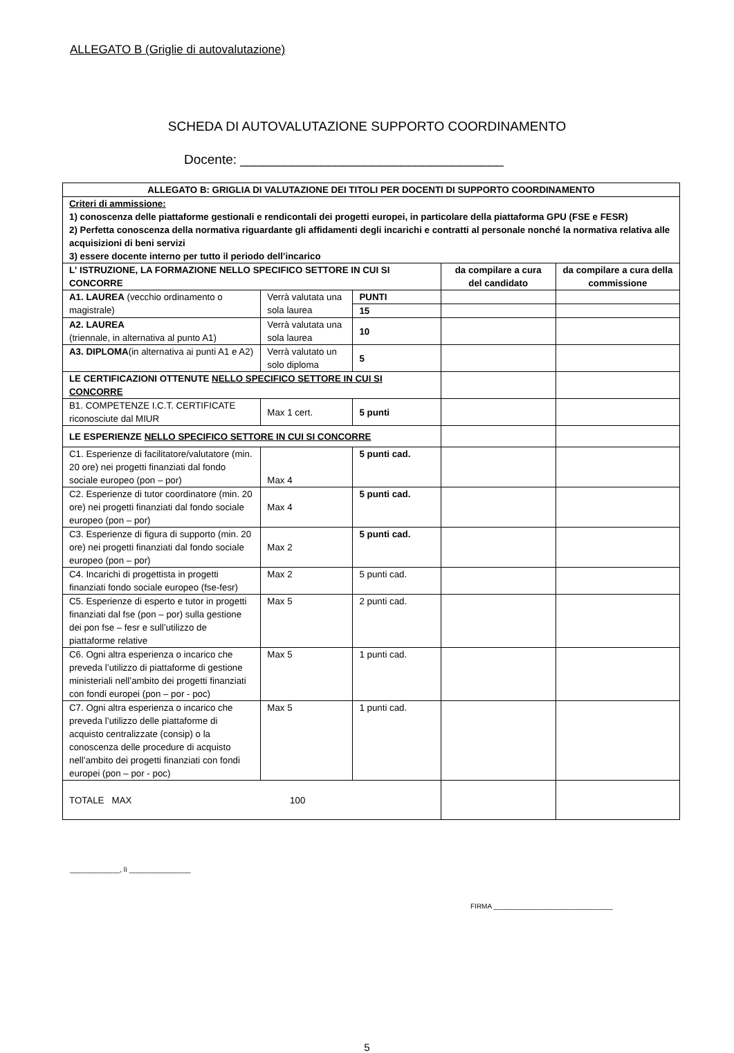ALLEGATO B (Griglie di autovalutazione)
SCHEDA DI AUTOVALUTAZIONE SUPPORTO COORDINAMENTO
Docente: ____________________________________
| ALLEGATO B: GRIGLIA DI VALUTAZIONE DEI TITOLI PER DOCENTI DI SUPPORTO COORDINAMENTO | | | | |
| Criteri di ammissione: 1) conoscenza delle piattaforme gestionali e rendicontali dei progetti europei, in particolare della piattaforma GPU (FSE e FESR) 2) Perfetta conoscenza della normativa riguardante gli affidamenti degli incarichi e contratti al personale nonché la normativa relativa alle acquisizioni di beni servizi 3) essere docente interno per tutto il periodo dell’incarico | | | | |
| L' ISTRUZIONE, LA FORMAZIONE NELLO SPECIFICO SETTORE IN CUI SI CONCORRE | | | da compilare a cura del candidato | da compilare a cura della commissione |
| A1. LAUREA (vecchio ordinamento o magistrale) | Verrà valutata una sola laurea | PUNTI | | |
| | | 15 | | |
| A2. LAUREA (triennale, in alternativa al punto A1) | Verrà valutata una sola laurea | 10 | | |
| A3. DIPLOMA (in alternativa ai punti A1 e A2) | Verrà valutato un solo diploma | 5 | | |
| LE CERTIFICAZIONI OTTENUTE NELLO SPECIFICO SETTORE IN CUI SI CONCORRE | | | | |
| B1. COMPETENZE I.C.T. CERTIFICATE riconosciute dal MIUR | Max 1 cert. | 5 punti | | |
| LE ESPERIENZE NELLO SPECIFICO SETTORE IN CUI SI CONCORRE | | | | |
| C1. Esperienze di facilitatore/valutatore (min. 20 ore) nei progetti finanziati dal fondo sociale europeo (pon – por) | Max 4 | 5 punti cad. | | |
| C2. Esperienze di tutor coordinatore (min. 20 ore) nei progetti finanziati dal fondo sociale europeo (pon – por) | Max 4 | 5 punti cad. | | |
| C3. Esperienze di figura di supporto (min. 20 ore) nei progetti finanziati dal fondo sociale europeo (pon – por) | Max 2 | 5 punti cad. | | |
| C4. Incarichi di progettista in progetti finanziati fondo sociale europeo (fse-fesr) | Max 2 | 5 punti cad. | | |
| C5. Esperienze di esperto e tutor in progetti finanziati dal fse (pon – por) sulla gestione dei pon fse – fesr e sull’utilizzo de piattaforme relative | Max 5 | 2 punti cad. | | |
| C6. Ogni altra esperienza o incarico che preveda l’utilizzo di piattaforme di gestione ministeriali nell’ambito dei progetti finanziati con fondi europei (pon – por - poc) | Max 5 | 1 punti cad. | | |
| C7. Ogni altra esperienza o incarico che preveda l’utilizzo delle piattaforme di acquisto centralizzate (consip) o la conoscenza delle procedure di acquisto nell’ambito dei progetti finanziati con fondi europei (pon – por - poc) | Max 5 | 1 punti cad. | | |
| TOTALE MAX 100 | | | | |
_____________, lì ________________
FIRMA _______________________________
5